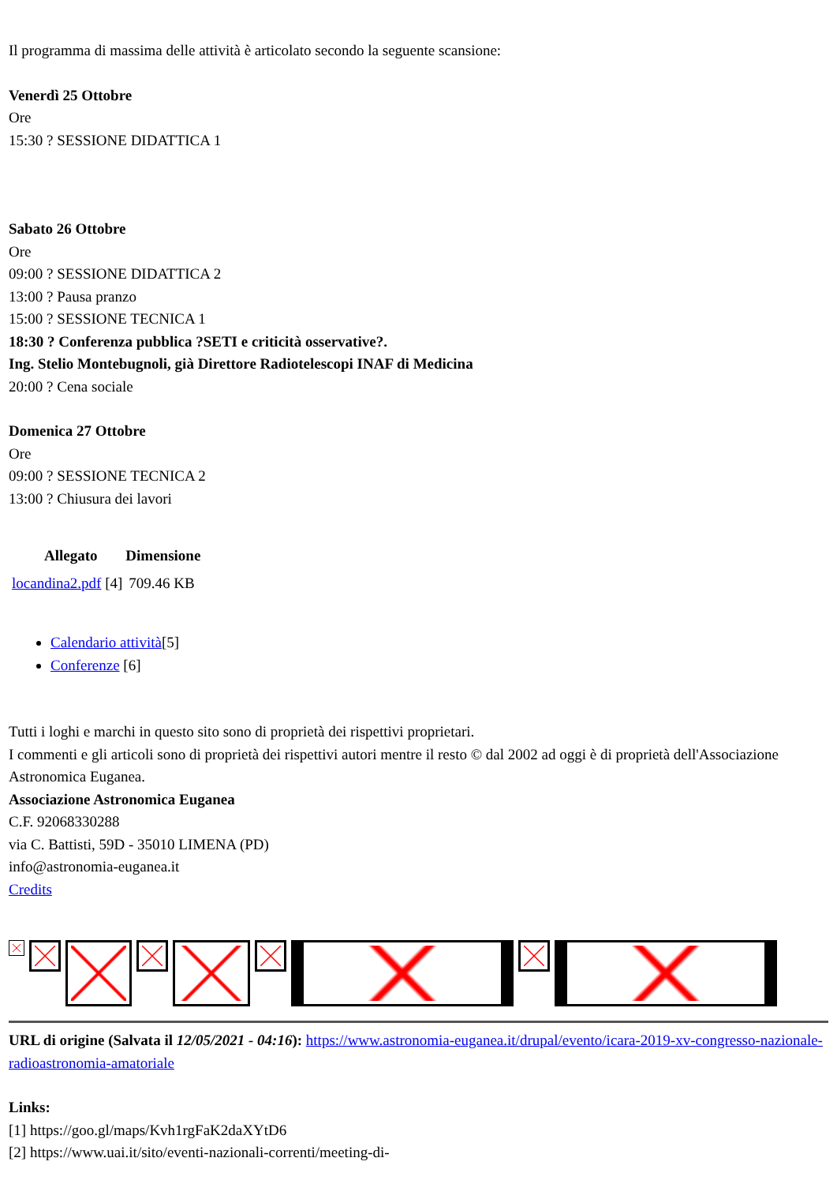Il programma di massima delle attività è articolato secondo la seguente scansione:
Venerdì 25 Ottobre
Ore
15:30 ? SESSIONE DIDATTICA 1
Sabato 26 Ottobre
Ore
09:00 ? SESSIONE DIDATTICA 2
13:00 ? Pausa pranzo
15:00 ? SESSIONE TECNICA 1
18:30 ? Conferenza pubblica ?SETI e criticità osservative?.
Ing. Stelio Montebugnoli, già Direttore Radiotelescopi INAF di Medicina
20:00 ? Cena sociale
Domenica 27 Ottobre
Ore
09:00 ? SESSIONE TECNICA 2
13:00 ? Chiusura dei lavori
| Allegato | Dimensione |
| --- | --- |
| locandina2.pdf [4] | 709.46 KB |
Calendario attività[5]
Conferenze [6]
Tutti i loghi e marchi in questo sito sono di proprietà dei rispettivi proprietari.
I commenti e gli articoli sono di proprietà dei rispettivi autori mentre il resto © dal 2002 ad oggi è di proprietà dell'Associazione Astronomica Euganea.
Associazione Astronomica Euganea
C.F. 92068330288
via C. Battisti, 59D - 35010 LIMENA (PD)
info@astronomia-euganea.it
Credits
URL di origine (Salvata il 12/05/2021 - 04:16): https://www.astronomia-euganea.it/drupal/evento/icara-2019-xv-congresso-nazionale-radioastronomia-amatoriale
Links:
[1] https://goo.gl/maps/Kvh1rgFaK2daXYtD6
[2] https://www.uai.it/sito/eventi-nazionali-correnti/meeting-di-